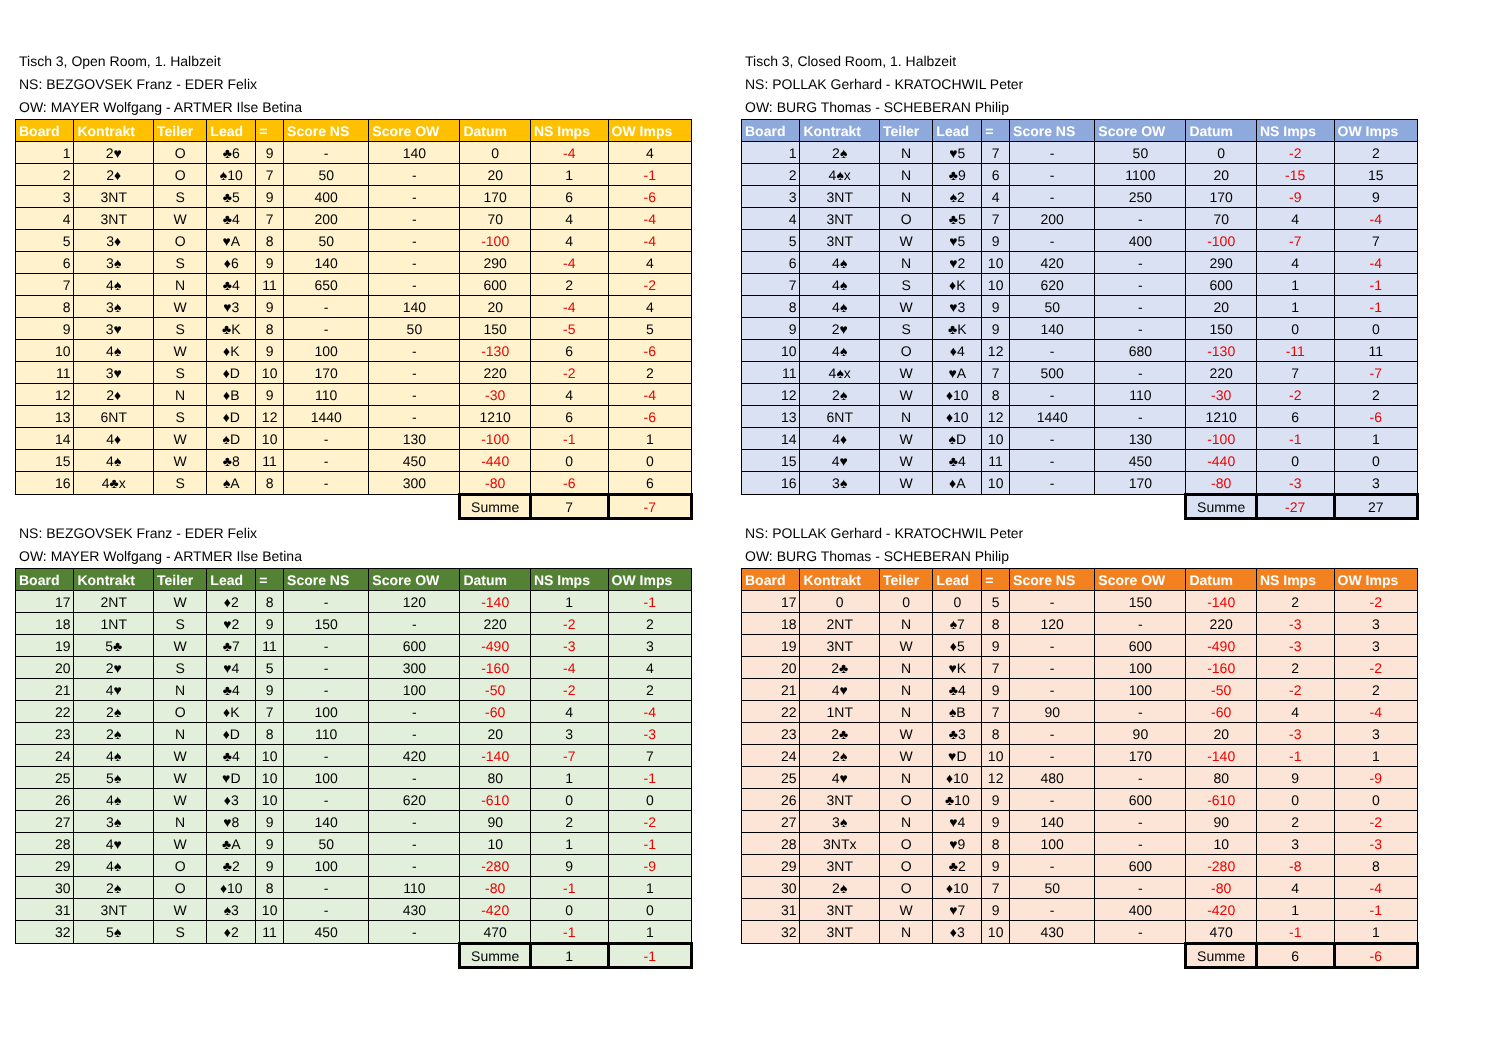Tisch 3, Open Room, 1. Halbzeit
NS: BEZGOVSEK Franz - EDER Felix
OW: MAYER Wolfgang - ARTMER Ilse Betina
| Board | Kontrakt | Teiler | Lead | = | Score NS | Score OW | Datum | NS Imps | OW Imps |
| --- | --- | --- | --- | --- | --- | --- | --- | --- | --- |
| 1 | 2♥ | O | ♣6 | 9 | - | 140 | 0 | -4 | 4 |
| 2 | 2♦ | O | ♠10 | 7 | 50 | - | 20 | 1 | -1 |
| 3 | 3NT | S | ♣5 | 9 | 400 | - | 170 | 6 | -6 |
| 4 | 3NT | W | ♣4 | 7 | 200 | - | 70 | 4 | -4 |
| 5 | 3♦ | O | ♥A | 8 | 50 | - | -100 | 4 | -4 |
| 6 | 3♠ | S | ♦6 | 9 | 140 | - | 290 | -4 | 4 |
| 7 | 4♠ | N | ♣4 | 11 | 650 | - | 600 | 2 | -2 |
| 8 | 3♠ | W | ♥3 | 9 | - | 140 | 20 | -4 | 4 |
| 9 | 3♥ | S | ♣K | 8 | - | 50 | 150 | -5 | 5 |
| 10 | 4♠ | W | ♦K | 9 | 100 | - | -130 | 6 | -6 |
| 11 | 3♥ | S | ♦D | 10 | 170 | - | 220 | -2 | 2 |
| 12 | 2♦ | N | ♦B | 9 | 110 | - | -30 | 4 | -4 |
| 13 | 6NT | S | ♦D | 12 | 1440 | - | 1210 | 6 | -6 |
| 14 | 4♦ | W | ♠D | 10 | - | 130 | -100 | -1 | 1 |
| 15 | 4♠ | W | ♣8 | 11 | - | 450 | -440 | 0 | 0 |
| 16 | 4♣x | S | ♠A | 8 | - | 300 | -80 | -6 | 6 |
| | | | | | | | Summe | 7 | -7 |
Tisch 3, Closed Room, 1. Halbzeit
NS: POLLAK Gerhard - KRATOCHWIL Peter
OW: BURG Thomas - SCHEBERAN Philip
| Board | Kontrakt | Teiler | Lead | = | Score NS | Score OW | Datum | NS Imps | OW Imps |
| --- | --- | --- | --- | --- | --- | --- | --- | --- | --- |
| 1 | 2♠ | N | ♥5 | 7 | - | 50 | 0 | -2 | 2 |
| 2 | 4♠x | N | ♣9 | 6 | - | 1100 | 20 | -15 | 15 |
| 3 | 3NT | N | ♠2 | 4 | - | 250 | 170 | -9 | 9 |
| 4 | 3NT | O | ♣5 | 7 | 200 | - | 70 | 4 | -4 |
| 5 | 3NT | W | ♥5 | 9 | - | 400 | -100 | -7 | 7 |
| 6 | 4♠ | N | ♥2 | 10 | 420 | - | 290 | 4 | -4 |
| 7 | 4♠ | S | ♦K | 10 | 620 | - | 600 | 1 | -1 |
| 8 | 4♠ | W | ♥3 | 9 | 50 | - | 20 | 1 | -1 |
| 9 | 2♥ | S | ♣K | 9 | 140 | - | 150 | 0 | 0 |
| 10 | 4♠ | O | ♦4 | 12 | - | 680 | -130 | -11 | 11 |
| 11 | 4♠x | W | ♥A | 7 | 500 | - | 220 | 7 | -7 |
| 12 | 2♠ | W | ♦10 | 8 | - | 110 | -30 | -2 | 2 |
| 13 | 6NT | N | ♦10 | 12 | 1440 | - | 1210 | 6 | -6 |
| 14 | 4♦ | W | ♠D | 10 | - | 130 | -100 | -1 | 1 |
| 15 | 4♥ | W | ♣4 | 11 | - | 450 | -440 | 0 | 0 |
| 16 | 3♠ | W | ♦A | 10 | - | 170 | -80 | -3 | 3 |
| | | | | | | | Summe | -27 | 27 |
NS: BEZGOVSEK Franz - EDER Felix
OW: MAYER Wolfgang - ARTMER Ilse Betina
| Board | Kontrakt | Teiler | Lead | = | Score NS | Score OW | Datum | NS Imps | OW Imps |
| --- | --- | --- | --- | --- | --- | --- | --- | --- | --- |
| 17 | 2NT | W | ♦2 | 8 | - | 120 | -140 | 1 | -1 |
| 18 | 1NT | S | ♥2 | 9 | 150 | - | 220 | -2 | 2 |
| 19 | 5♣ | W | ♣7 | 11 | - | 600 | -490 | -3 | 3 |
| 20 | 2♥ | S | ♥4 | 5 | - | 300 | -160 | -4 | 4 |
| 21 | 4♥ | N | ♣4 | 9 | - | 100 | -50 | -2 | 2 |
| 22 | 2♠ | O | ♦K | 7 | 100 | - | -60 | 4 | -4 |
| 23 | 2♠ | N | ♦D | 8 | 110 | - | 20 | 3 | -3 |
| 24 | 4♠ | W | ♣4 | 10 | - | 420 | -140 | -7 | 7 |
| 25 | 5♠ | W | ♥D | 10 | 100 | - | 80 | 1 | -1 |
| 26 | 4♠ | W | ♦3 | 10 | - | 620 | -610 | 0 | 0 |
| 27 | 3♠ | N | ♥8 | 9 | 140 | - | 90 | 2 | -2 |
| 28 | 4♥ | W | ♣A | 9 | 50 | - | 10 | 1 | -1 |
| 29 | 4♠ | O | ♣2 | 9 | 100 | - | -280 | 9 | -9 |
| 30 | 2♠ | O | ♦10 | 8 | - | 110 | -80 | -1 | 1 |
| 31 | 3NT | W | ♠3 | 10 | - | 430 | -420 | 0 | 0 |
| 32 | 5♠ | S | ♦2 | 11 | 450 | - | 470 | -1 | 1 |
| | | | | | | | Summe | 1 | -1 |
NS: POLLAK Gerhard - KRATOCHWIL Peter
OW: BURG Thomas - SCHEBERAN Philip
| Board | Kontrakt | Teiler | Lead | = | Score NS | Score OW | Datum | NS Imps | OW Imps |
| --- | --- | --- | --- | --- | --- | --- | --- | --- | --- |
| 17 | 0 | 0 | 0 | 5 | - | 150 | -140 | 2 | -2 |
| 18 | 2NT | N | ♠7 | 8 | 120 | - | 220 | -3 | 3 |
| 19 | 3NT | W | ♦5 | 9 | - | 600 | -490 | -3 | 3 |
| 20 | 2♣ | N | ♥K | 7 | - | 100 | -160 | 2 | -2 |
| 21 | 4♥ | N | ♣4 | 9 | - | 100 | -50 | -2 | 2 |
| 22 | 1NT | N | ♠B | 7 | 90 | - | -60 | 4 | -4 |
| 23 | 2♣ | W | ♣3 | 8 | - | 90 | 20 | -3 | 3 |
| 24 | 2♠ | W | ♥D | 10 | - | 170 | -140 | -1 | 1 |
| 25 | 4♥ | N | ♦10 | 12 | 480 | - | 80 | 9 | -9 |
| 26 | 3NT | O | ♣10 | 9 | - | 600 | -610 | 0 | 0 |
| 27 | 3♠ | N | ♥4 | 9 | 140 | - | 90 | 2 | -2 |
| 28 | 3NTx | O | ♥9 | 8 | 100 | - | 10 | 3 | -3 |
| 29 | 3NT | O | ♣2 | 9 | - | 600 | -280 | -8 | 8 |
| 30 | 2♠ | O | ♦10 | 7 | 50 | - | -80 | 4 | -4 |
| 31 | 3NT | W | ♥7 | 9 | - | 400 | -420 | 1 | -1 |
| 32 | 3NT | N | ♦3 | 10 | 430 | - | 470 | -1 | 1 |
| | | | | | | | Summe | 6 | -6 |